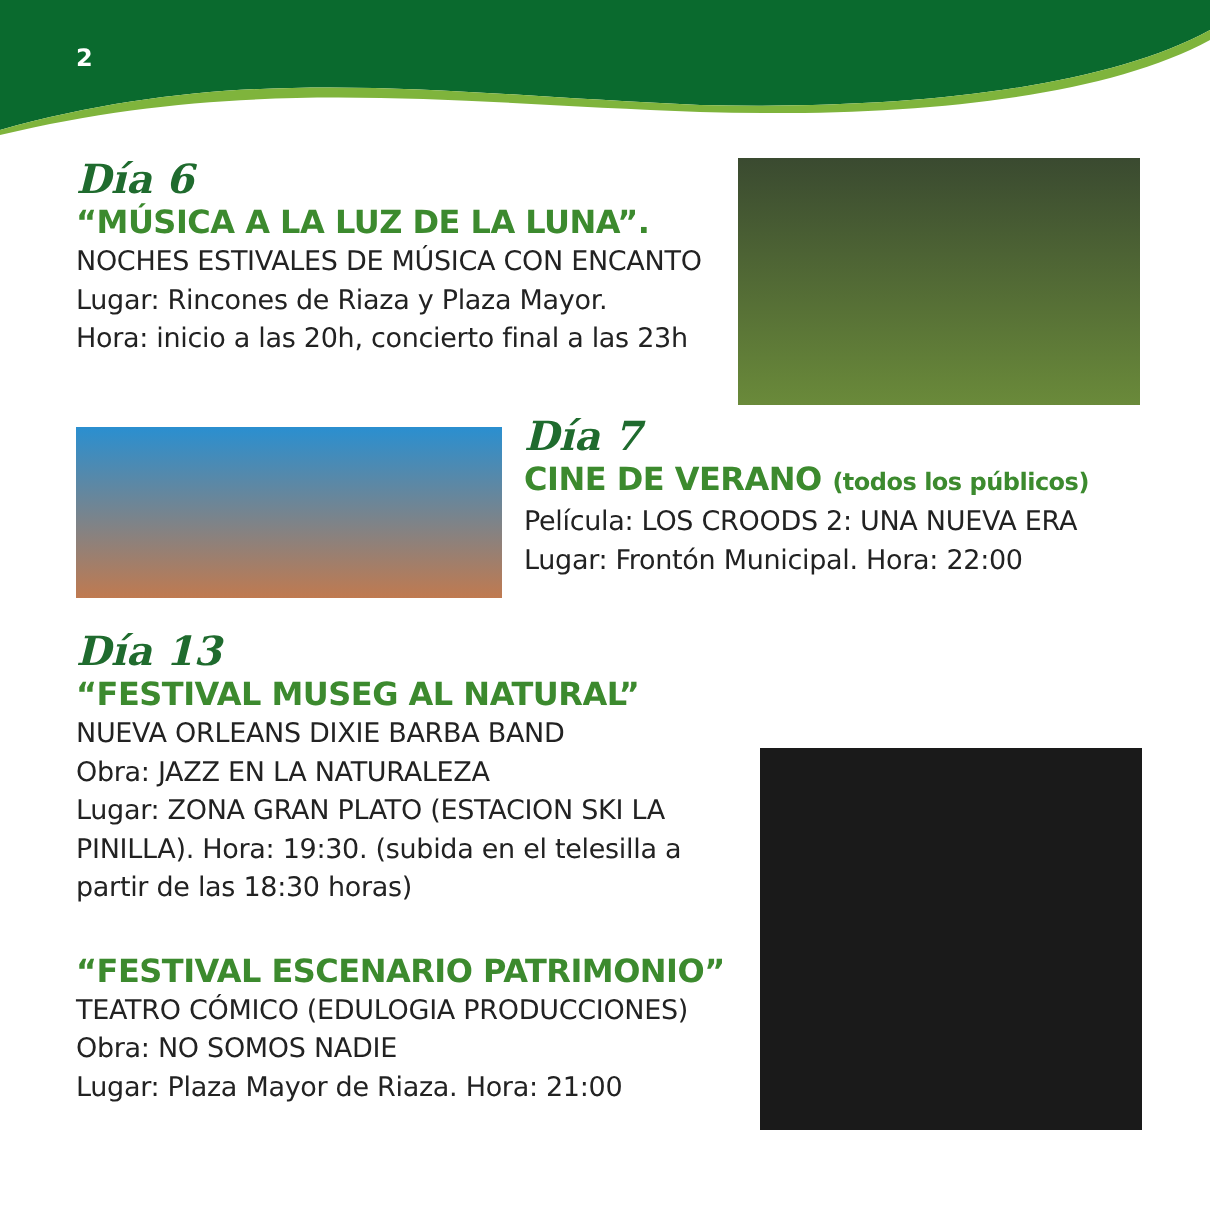2
Día 6
“MÚSICA A LA LUZ DE LA LUNA”.
NOCHES ESTIVALES DE MÚSICA CON ENCANTO
Lugar: Rincones de Riaza y Plaza Mayor.
Hora: inicio a las 20h, concierto final a las 23h
Día 7
CINE DE VERANO (todos los públicos)
Película: LOS CROODS 2: UNA NUEVA ERA
Lugar: Frontón Municipal. Hora: 22:00
Día 13
“FESTIVAL MUSEG AL NATURAL”
NUEVA ORLEANS DIXIE BARBA BAND
Obra: JAZZ EN LA NATURALEZA
Lugar: ZONA GRAN PLATO (ESTACION SKI LA PINILLA). Hora: 19:30. (subida en el telesilla a partir de las 18:30 horas)
“FESTIVAL ESCENARIO PATRIMONIO”
TEATRO CÓMICO (EDULOGIA PRODUCCIONES)
Obra: NO SOMOS NADIE
Lugar: Plaza Mayor de Riaza. Hora: 21:00